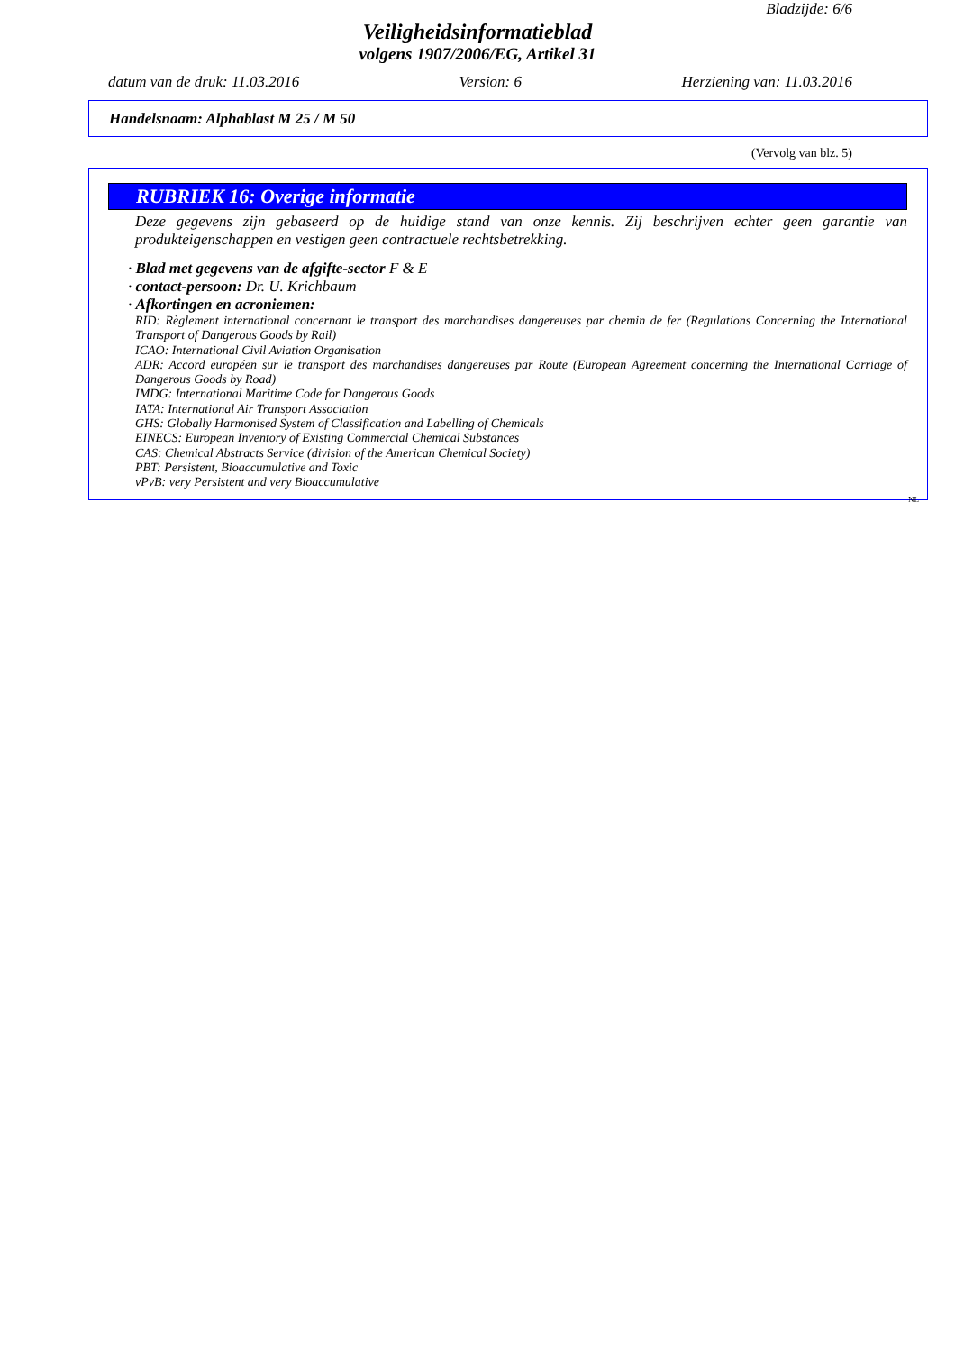Bladzijde: 6/6
Veiligheidsinformatieblad
volgens 1907/2006/EG, Artikel 31
datum van de druk: 11.03.2016 Version: 6 Herziening van: 11.03.2016
Handelsnaam: Alphablast M 25 / M 50
(Vervolg van blz. 5)
RUBRIEK 16: Overige informatie
Deze gegevens zijn gebaseerd op de huidige stand van onze kennis. Zij beschrijven echter geen garantie van produkteigenschappen en vestigen geen contractuele rechtsbetrekking.
· Blad met gegevens van de afgifte-sector F & E
· contact-persoon: Dr. U. Krichbaum
· Afkortingen en acroniemen:
RID: Règlement international concernant le transport des marchandises dangereuses par chemin de fer (Regulations Concerning the International Transport of Dangerous Goods by Rail)
ICAO: International Civil Aviation Organisation
ADR: Accord européen sur le transport des marchandises dangereuses par Route (European Agreement concerning the International Carriage of Dangerous Goods by Road)
IMDG: International Maritime Code for Dangerous Goods
IATA: International Air Transport Association
GHS: Globally Harmonised System of Classification and Labelling of Chemicals
EINECS: European Inventory of Existing Commercial Chemical Substances
CAS: Chemical Abstracts Service (division of the American Chemical Society)
PBT: Persistent, Bioaccumulative and Toxic
vPvB: very Persistent and very Bioaccumulative
NL